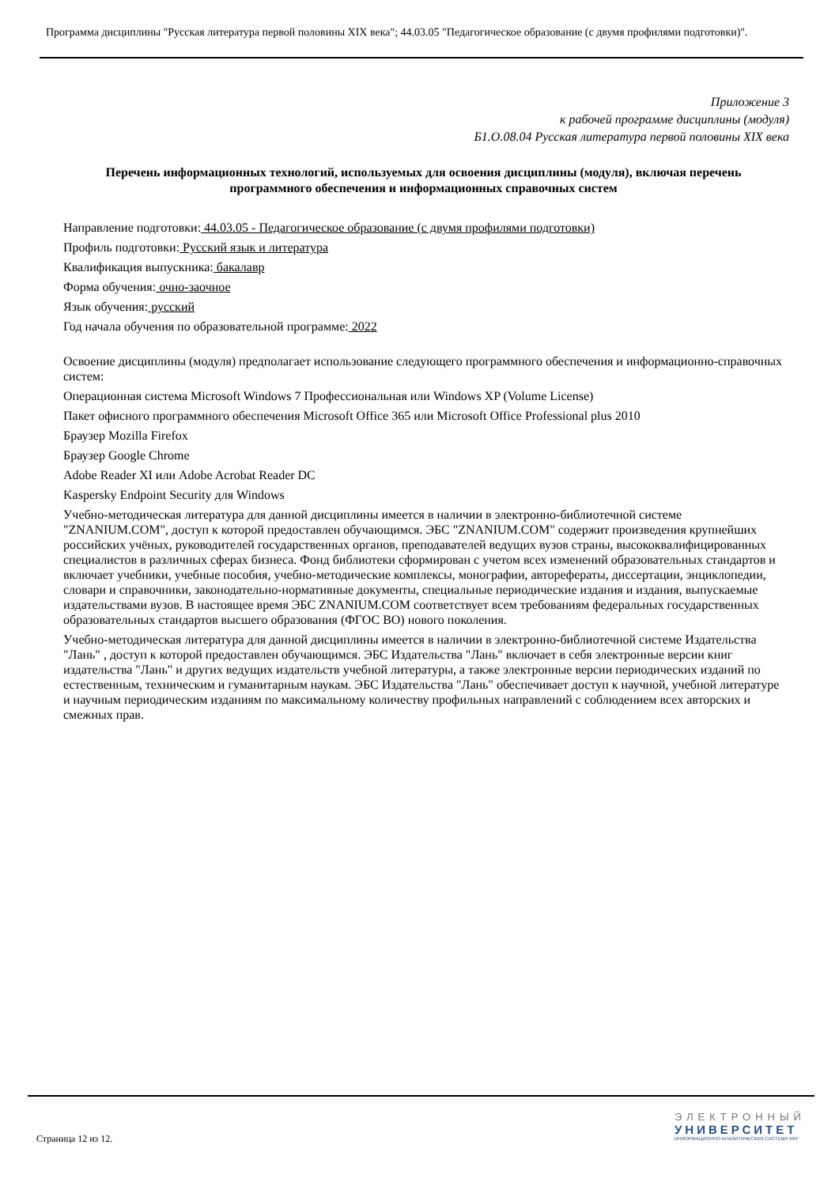Программа дисциплины "Русская литература первой половины XIX века"; 44.03.05 "Педагогическое образование (с двумя профилями подготовки)".
Приложение 3
к рабочей программе дисциплины (модуля)
Б1.О.08.04 Русская литература первой половины XIX века
Перечень информационных технологий, используемых для освоения дисциплины (модуля), включая перечень программного обеспечения и информационных справочных систем
Направление подготовки: 44.03.05 - Педагогическое образование (с двумя профилями подготовки)
Профиль подготовки: Русский язык и литература
Квалификация выпускника: бакалавр
Форма обучения: очно-заочное
Язык обучения: русский
Год начала обучения по образовательной программе: 2022
Освоение дисциплины (модуля) предполагает использование следующего программного обеспечения и информационно-справочных систем:
Операционная система Microsoft Windows 7 Профессиональная или Windows XP (Volume License)
Пакет офисного программного обеспечения Microsoft Office 365 или Microsoft Office Professional plus 2010
Браузер Mozilla Firefox
Браузер Google Chrome
Adobe Reader XI или Adobe Acrobat Reader DC
Kaspersky Endpoint Security для Windows
Учебно-методическая литература для данной дисциплины имеется в наличии в электронно-библиотечной системе "ZNANIUM.COM", доступ к которой предоставлен обучающимся. ЭБС "ZNANIUM.COM" содержит произведения крупнейших российских учёных, руководителей государственных органов, преподавателей ведущих вузов страны, высококвалифицированных специалистов в различных сферах бизнеса. Фонд библиотеки сформирован с учетом всех изменений образовательных стандартов и включает учебники, учебные пособия, учебно-методические комплексы, монографии, авторефераты, диссертации, энциклопедии, словари и справочники, законодательно-нормативные документы, специальные периодические издания и издания, выпускаемые издательствами вузов. В настоящее время ЭБС ZNANIUM.COM соответствует всем требованиям федеральных государственных образовательных стандартов высшего образования (ФГОС ВО) нового поколения.
Учебно-методическая литература для данной дисциплины имеется в наличии в электронно-библиотечной системе Издательства "Лань" , доступ к которой предоставлен обучающимся. ЭБС Издательства "Лань" включает в себя электронные версии книг издательства "Лань" и других ведущих издательств учебной литературы, а также электронные версии периодических изданий по естественным, техническим и гуманитарным наукам. ЭБС Издательства "Лань" обеспечивает доступ к научной, учебной литературе и научным периодическим изданиям по максимальному количеству профильных направлений с соблюдением всех авторских и смежных прав.
Страница 12 из 12.
ЭЛЕКТРОННЫЙ
УНИВЕРСИТЕТ
ИНФОРМАЦИОННО-АНАЛИТИЧЕСКАЯ СИСТЕМА КФУ